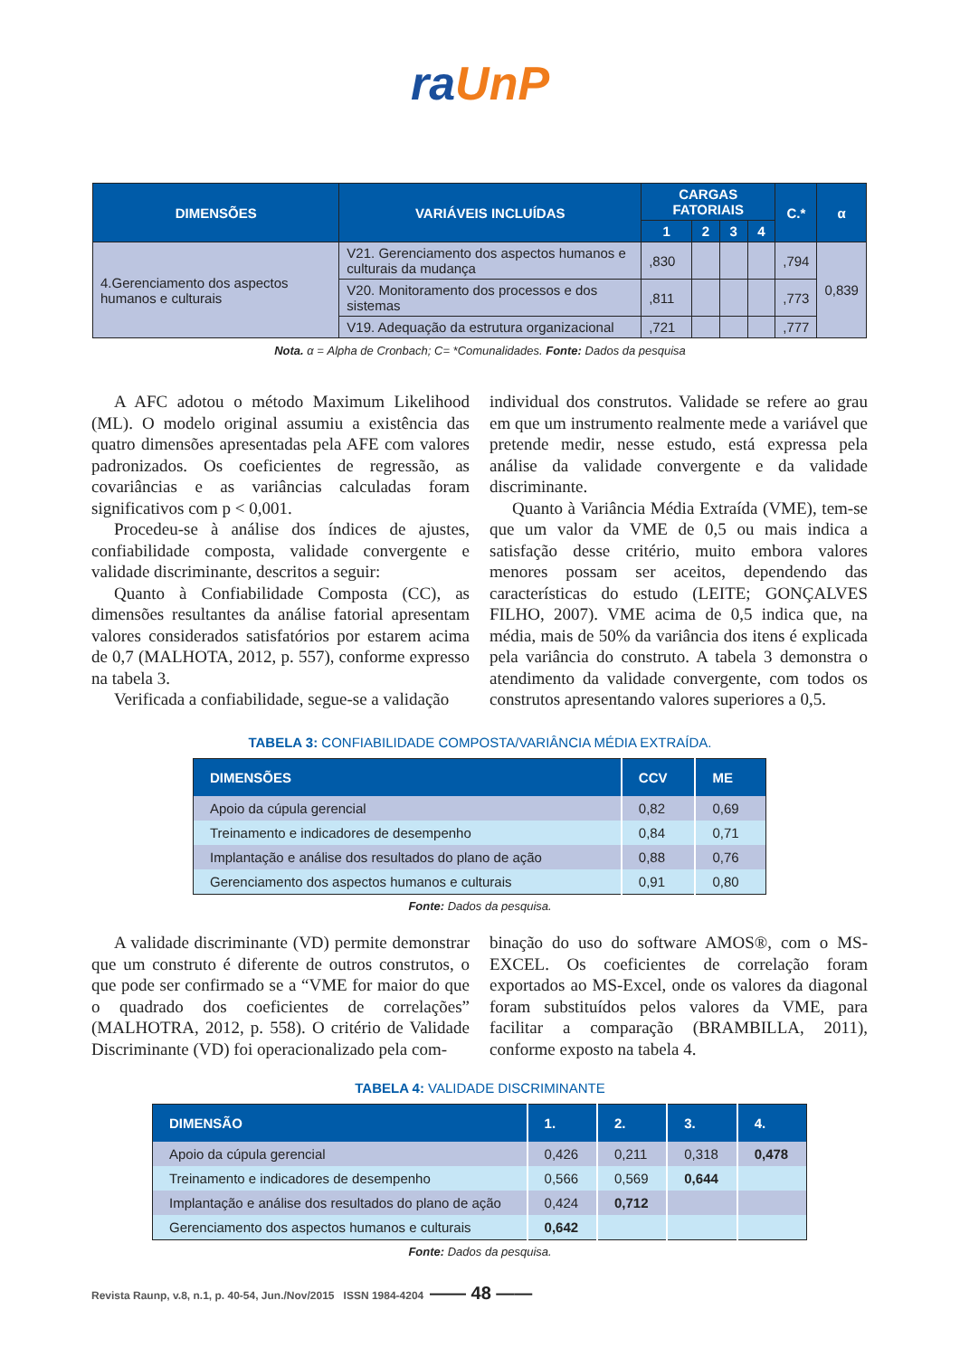ra UnP
| DIMENSÕES | VARIÁVEIS INCLUÍDAS | CARGAS FATORIAIS | | | | C.* | α |
| --- | --- | --- | --- | --- | --- | --- | --- |
| | | 1 | 2 | 3 | 4 | | |
| 4.Gerenciamento dos aspectos humanos e culturais | V21. Gerenciamento dos aspectos humanos e culturais da mudança | ,830 | | | | ,794 | 0,839 |
| | V20. Monitoramento dos processos e dos sistemas | ,811 | | | | ,773 | |
| | V19. Adequação da estrutura organizacional | ,721 | | | | ,777 | |
Nota. α = Alpha de Cronbach; C= *Comunalidades. Fonte: Dados da pesquisa
A AFC adotou o método Maximum Likelihood (ML). O modelo original assumiu a existência das quatro dimensões apresentadas pela AFE com valores padronizados. Os coeficientes de regressão, as covariâncias e as variâncias calculadas foram significativos com p < 0,001.
Procedeu-se à análise dos índices de ajustes, confiabilidade composta, validade convergente e validade discriminante, descritos a seguir:
Quanto à Confiabilidade Composta (CC), as dimensões resultantes da análise fatorial apresentam valores considerados satisfatórios por estarem acima de 0,7 (MALHOTA, 2012, p. 557), conforme expresso na tabela 3.
Verificada a confiabilidade, segue-se a validação
individual dos construtos. Validade se refere ao grau em que um instrumento realmente mede a variável que pretende medir, nesse estudo, está expressa pela análise da validade convergente e da validade discriminante.
Quanto à Variância Média Extraída (VME), tem-se que um valor da VME de 0,5 ou mais indica a satisfação desse critério, muito embora valores menores possam ser aceitos, dependendo das características do estudo (LEITE; GONÇALVES FILHO, 2007). VME acima de 0,5 indica que, na média, mais de 50% da variância dos itens é explicada pela variância do construto. A tabela 3 demonstra o atendimento da validade convergente, com todos os construtos apresentando valores superiores a 0,5.
TABELA 3: CONFIABILIDADE COMPOSTA/VARIÂNCIA MÉDIA EXTRAÍDA.
| DIMENSÕES | CCV | ME |
| --- | --- | --- |
| Apoio da cúpula gerencial | 0,82 | 0,69 |
| Treinamento e indicadores de desempenho | 0,84 | 0,71 |
| Implantação e análise dos resultados do plano de ação | 0,88 | 0,76 |
| Gerenciamento dos aspectos humanos e culturais | 0,91 | 0,80 |
Fonte: Dados da pesquisa.
A validade discriminante (VD) permite demonstrar que um construto é diferente de outros construtos, o que pode ser confirmado se a “VME for maior do que o quadrado dos coeficientes de correlações” (MALHOTRA, 2012, p. 558). O critério de Validade Discriminante (VD) foi operacionalizado pela com-
binação do uso do software AMOS®, com o MS-EXCEL. Os coeficientes de correlação foram exportados ao MS-Excel, onde os valores da diagonal foram substituídos pelos valores da VME, para facilitar a comparação (BRAMBILLA, 2011), conforme exposto na tabela 4.
TABELA 4: VALIDADE DISCRIMINANTE
| DIMENSÃO | 1. | 2. | 3. | 4. |
| --- | --- | --- | --- | --- |
| Apoio da cúpula gerencial | 0,426 | 0,211 | 0,318 | 0,478 |
| Treinamento e indicadores de desempenho | 0,566 | 0,569 | 0,644 | |
| Implantação e análise dos resultados do plano de ação | 0,424 | 0,712 | | |
| Gerenciamento dos aspectos humanos e culturais | 0,642 | | | |
Fonte: Dados da pesquisa.
Revista Raunp, v.8, n.1, p. 40-54, Jun./Nov/2015 ISSN 1984-4204
—— 48 ——